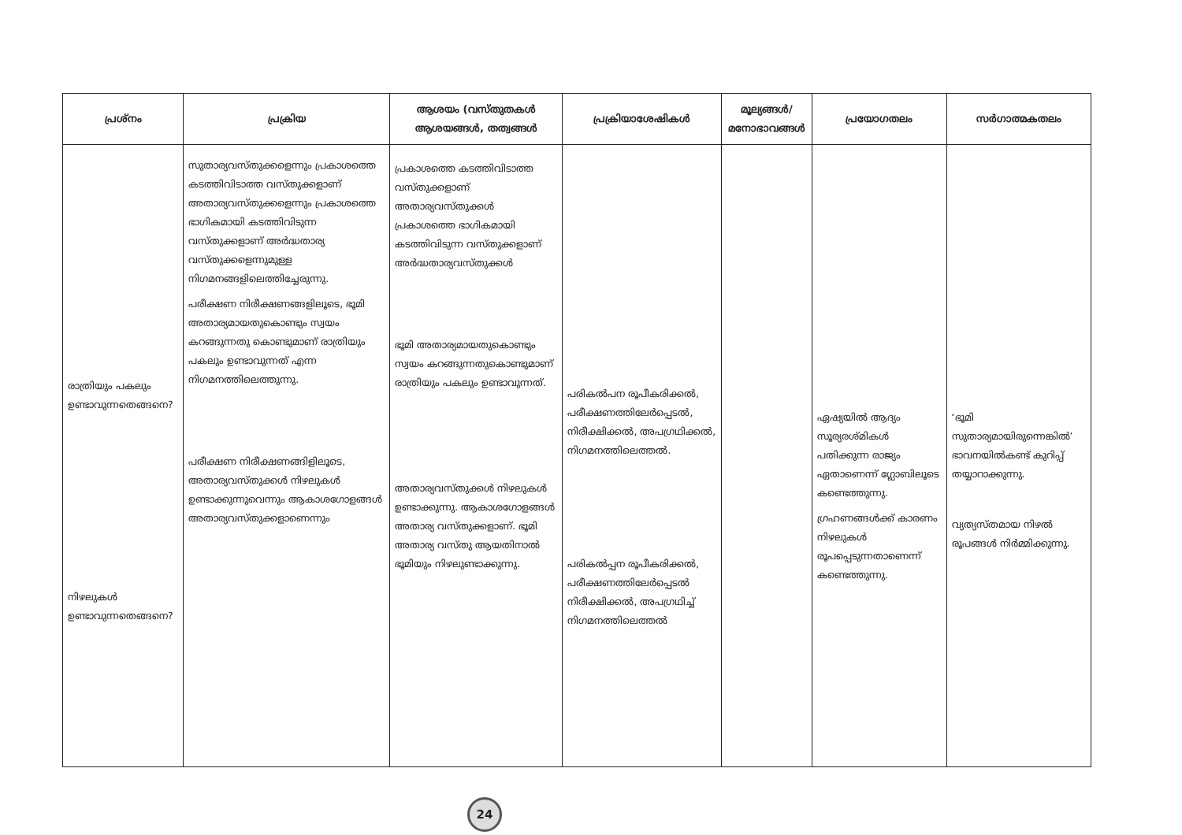| പ്രശ്നം | പ്രക്രിയ | ആശയം (വസ്തുതകൾ ആശയങ്ങൾ, തത്വങ്ങൾ | പ്രക്രിയാശേഷികൾ | മൂല്യങ്ങൾ/മനോഭാവങ്ങൾ | പ്രയോഗതലം | സർഗാത്മകതലം |
| --- | --- | --- | --- | --- | --- | --- |
| രാത്രിയും പകലും ഉണ്ടാവുന്നതെങ്ങനെ? നിഴലുകൾ ഉണ്ടാവുന്നതെങ്ങനെ? | സുതാര്യവസ്തുക്കളെന്നും പ്രകാശത്തെ കടത്തിവിടാത്ത വസ്തുക്കളാണ് അതാര്യവസ്തുക്കളെന്നും പ്രകാശത്തെ ഭാഗികമായി കടത്തിവിടുന്ന വസ്തുക്കളാണ് അർദ്ധതാര്യ വസ്തുക്കളെന്നുമുള്ള നിഗമനങ്ങളിലെത്തിച്ചേരുന്നു. പരീക്ഷണ നിരീക്ഷണങ്ങളിലൂടെ, ഭൂമി അതാര്യമായതുകൊണ്ടും സ്വയം കറങ്ങുന്നതു കൊണ്ടുമാണ് രാത്രിയും പകലും ഉണ്ടാവുന്നത് എന്ന നിഗമനത്തിലെത്തുന്നു. പരീക്ഷണ നിരീക്ഷണങ്ങിളിലൂടെ, അതാര്യവസ്തുക്കൾ നിഴലുകൾ ഉണ്ടാക്കുന്നുവെന്നും ആകാശഗോളങ്ങൾ അതാര്യവസ്തുക്കളാണെന്നും | പ്രകാശത്തെ കടത്തിവിടാത്ത വസ്തുക്കളാണ് അതാര്യവസ്തുക്കൾ പ്രകാശത്തെ ഭാഗികമായി കടത്തിവിടുന്ന വസ്തുക്കളാണ് അർദ്ധതാര്യവസ്തുക്കൾ ഭൂമി അതാര്യമായതുകൊണ്ടും സ്വയം കറങ്ങുന്നതുകൊണ്ടുമാണ് രാത്രിയും പകലും ഉണ്ടാവുന്നത്. അതാര്യവസ്തുക്കൾ നിഴലുകൾ ഉണ്ടാക്കുന്നു. ആകാശഗോളങ്ങൾ അതാര്യ വസ്തുക്കളാണ്. ഭൂമി അതാര്യ വസ്തു ആയതിനാൽ ഭൂമിയും നിഴലുണ്ടാക്കുന്നു. | പരികൽപന രൂപീകരിക്കൽ, പരീക്ഷണത്തിലേർപ്പെടൽ, നിരീക്ഷിക്കൽ, അപഗ്രഥിക്കൽ, നിഗമനത്തിലെത്തൽ. പരികൽപ്പന രൂപീകരിക്കൽ, പരീക്ഷണത്തിലേർപ്പെടൽ നിരീക്ഷിക്കൽ, അപഗ്രഥിച്ച് നിഗമനത്തിലെത്തൽ | | ഏഷ്യയിൽ ആദ്യം സൂര്യരശ്മികൾ പതിക്കുന്ന രാജ്യം ഏതാണെന്ന് ഗ്ലോബിലൂടെ കണ്ടെത്തുന്നു. ഗ്രഹണങ്ങൾക്ക് കാരണം നിഴലുകൾ രൂപപ്പെടുന്നതാണെന്ന് കണ്ടെത്തുന്നു. | ‘ഭൂമി സുതാര്യമായിരുന്നെങ്കിൽ’ ഭാവനയിൽകണ്ട് കുറിപ്പ് തയ്യാറാക്കുന്നു. വ്യത്യസ്തമായ നിഴൽ രൂപങ്ങൾ നിർമ്മിക്കുന്നു. |
24